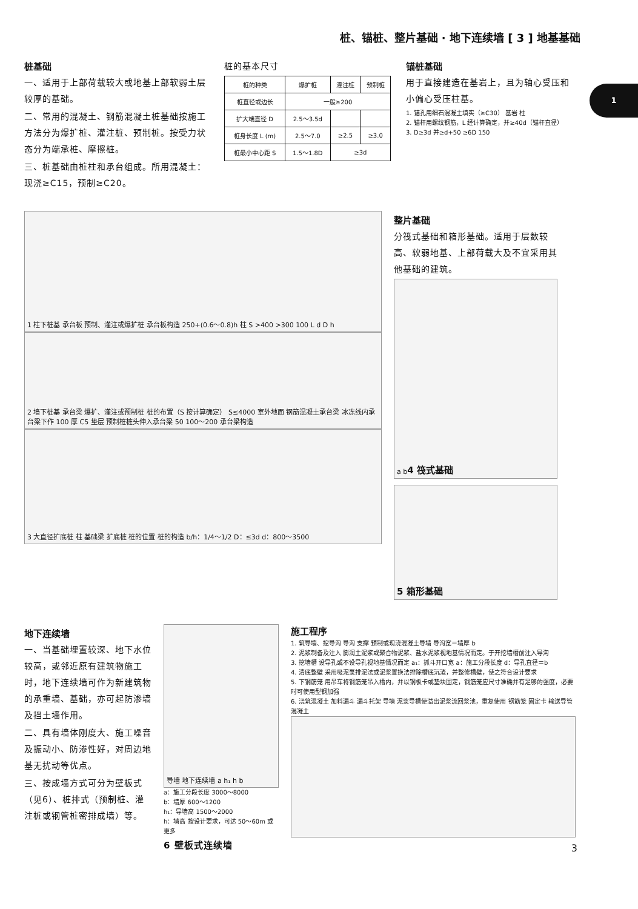桩、锚桩、整片基础 · 地下连续墙 [ 3 ] 地基基础
1
桩基础
一、适用于上部荷载较大或地基上部软弱土层较厚的基础。
二、常用的混凝土、钢筋混凝土桩基础按施工方法分为爆扩桩、灌注桩、预制桩。按受力状态分为端承桩、摩擦桩。
三、桩基础由桩柱和承台组成。所用混凝土：现浇≥C15，预制≥C20。
桩的基本尺寸
| 桩的种类 | 爆扩桩 | 灌注桩 | 预制桩 |
| --- | --- | --- | --- |
| 桩直径或边长 | 一般≥200 | | |
| 扩大端直径 D | 2.5～3.5d | | |
| 桩身长度 L (m) | 2.5～7.0 | ≥2.5 | ≥3.0 |
| 桩最小中心距 S | 1.5～1.8D | ≥3d | |
锚桩基础
用于直接建造在基岩上，且为轴心受压和小偏心受压柱基。
1. 锚孔用细石混凝土填实（≥C30） 基岩 柱
2. 锚杆用螺纹钢筋，L 经计算确定，并≥40d（锚杆直径）
3. D≥3d 并≥d+50 ≥6D 150
1 柱下桩基 承台板 预制、灌注或爆扩桩 承台板构造 250+(0.6～0.8)h 柱 S >400 >300 100 L d D h
2 墙下桩基 承台梁 爆扩、灌注或预制桩 桩的布置（S 按计算确定） S≤4000 室外地面 钢筋混凝土承台梁 冰冻线内承台梁下作 100 厚 C5 垫层 预制桩桩头伸入承台梁 50 100～200 承台梁构造
3 大直径扩底桩 柱 基础梁 扩底桩 桩的位置 桩的构造 b/h：1/4～1/2 D：≤3d d：800～3500
整片基础
分筏式基础和箱形基础。适用于层数较高、软弱地基、上部荷载大及不宜采用其他基础的建筑。
a b 4 筏式基础
5 箱形基础
地下连续墙
一、当基础埋置较深、地下水位较高，或邻近原有建筑物施工时，地下连续墙可作为新建筑物的承重墙、基础，亦可起防渗墙及挡土墙作用。
二、具有墙体刚度大、施工噪音及振动小、防渗性好，对周边地基无扰动等优点。
三、按成墙方式可分为壁板式（见6）、桩排式（预制桩、灌注桩或钢管桩密排成墙）等。
导墙 地下连续墙 a h₁ h b
a：施工分段长度 3000～8000
b：墙厚 600～1200
h₁：导墙高 1500～2000
h：墙高 按设计要求，可达 50～60m 或更多
6 壁板式连续墙
施工程序
1. 筑导墙、挖导沟 导沟 支撑 预制或现浇混凝土导墙 导沟宽＝墙厚 b
2. 泥浆制备及注入 膨润土泥浆或聚合物泥浆、盐水泥浆视地基情况而定。于开挖墙槽前注入导沟
3. 挖墙槽 设导孔或不设导孔视地基情况而定 a₁：抓斗开口宽 a：施工分段长度 d：导孔直径＝b
4. 清底整壁 采用吸泥泵排泥法或泥浆置换法排除槽底沉渣，并整修槽壁，使之符合设计要求
5. 下钢筋笼 用吊车将钢筋笼吊入槽内，并以钢板卡或垫块固定，钢筋笼应尺寸准确并有足够的强度，必要时可使用型钢加强
6. 浇筑混凝土 加料漏斗 漏斗托架 导墙 泥浆导槽使溢出泥浆流回浆池，重复使用 钢筋笼 固定卡 输送导管 混凝土
3